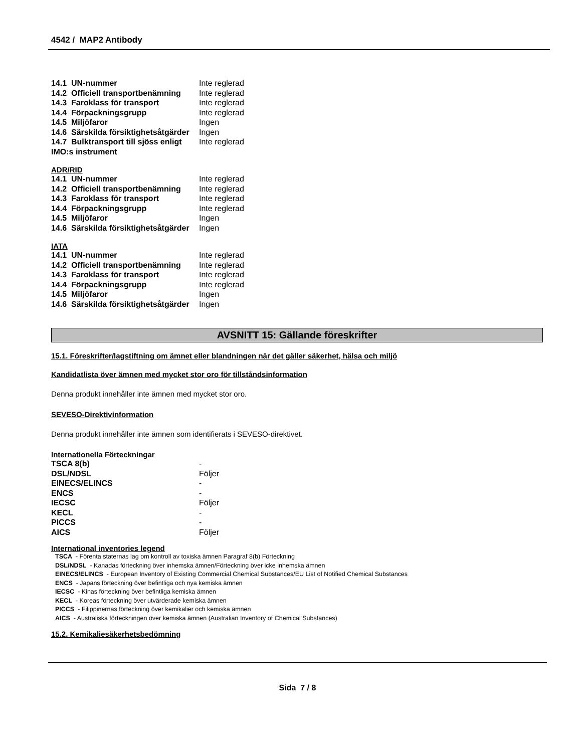4542 / MAP2 Antibody
| 14.1 UN-nummer | Inte reglerad |
| 14.2 Officiell transportbenämning | Inte reglerad |
| 14.3 Faroklass för transport | Inte reglerad |
| 14.4 Förpackningsgrupp | Inte reglerad |
| 14.5 Miljöfaror | Ingen |
| 14.6 Särskilda försiktighetsåtgärder | Ingen |
| 14.7 Bulktransport till sjöss enligt IMO:s instrument | Inte reglerad |
ADR/RID
| 14.1 UN-nummer | Inte reglerad |
| 14.2 Officiell transportbenämning | Inte reglerad |
| 14.3 Faroklass för transport | Inte reglerad |
| 14.4 Förpackningsgrupp | Inte reglerad |
| 14.5 Miljöfaror | Ingen |
| 14.6 Särskilda försiktighetsåtgärder | Ingen |
IATA
| 14.1 UN-nummer | Inte reglerad |
| 14.2 Officiell transportbenämning | Inte reglerad |
| 14.3 Faroklass för transport | Inte reglerad |
| 14.4 Förpackningsgrupp | Inte reglerad |
| 14.5 Miljöfaror | Ingen |
| 14.6 Särskilda försiktighetsåtgärder | Ingen |
AVSNITT 15: Gällande föreskrifter
15.1. Föreskrifter/lagstiftning om ämnet eller blandningen när det gäller säkerhet, hälsa och miljö
Kandidatlista över ämnen med mycket stor oro för tillståndsinformation
Denna produkt innehåller inte ämnen med mycket stor oro.
SEVESO-Direktivinformation
Denna produkt innehåller inte ämnen som identifierats i SEVESO-direktivet.
Internationella Förteckningar
| TSCA 8(b) | - |
| DSL/NDSL | Följer |
| EINECS/ELINCS | - |
| ENCS | - |
| IECSC | Följer |
| KECL | - |
| PICCS | - |
| AICS | Följer |
International inventories legend
TSCA - Förenta staternas lag om kontroll av toxiska ämnen Paragraf 8(b) Förteckning
DSL/NDSL - Kanadas förteckning över inhemska ämnen/Förteckning över icke inhemska ämnen
EINECS/ELINCS - European Inventory of Existing Commercial Chemical Substances/EU List of Notified Chemical Substances
ENCS - Japans förteckning över befintliga och nya kemiska ämnen
IECSC - Kinas förteckning över befintliga kemiska ämnen
KECL - Koreas förteckning över utvärderade kemiska ämnen
PICCS - Filippinernas förteckning över kemikalier och kemiska ämnen
AICS - Australiska förteckningen över kemiska ämnen (Australian Inventory of Chemical Substances)
15.2. Kemikaliesäkerhetsbedömning
Sida 7 / 8